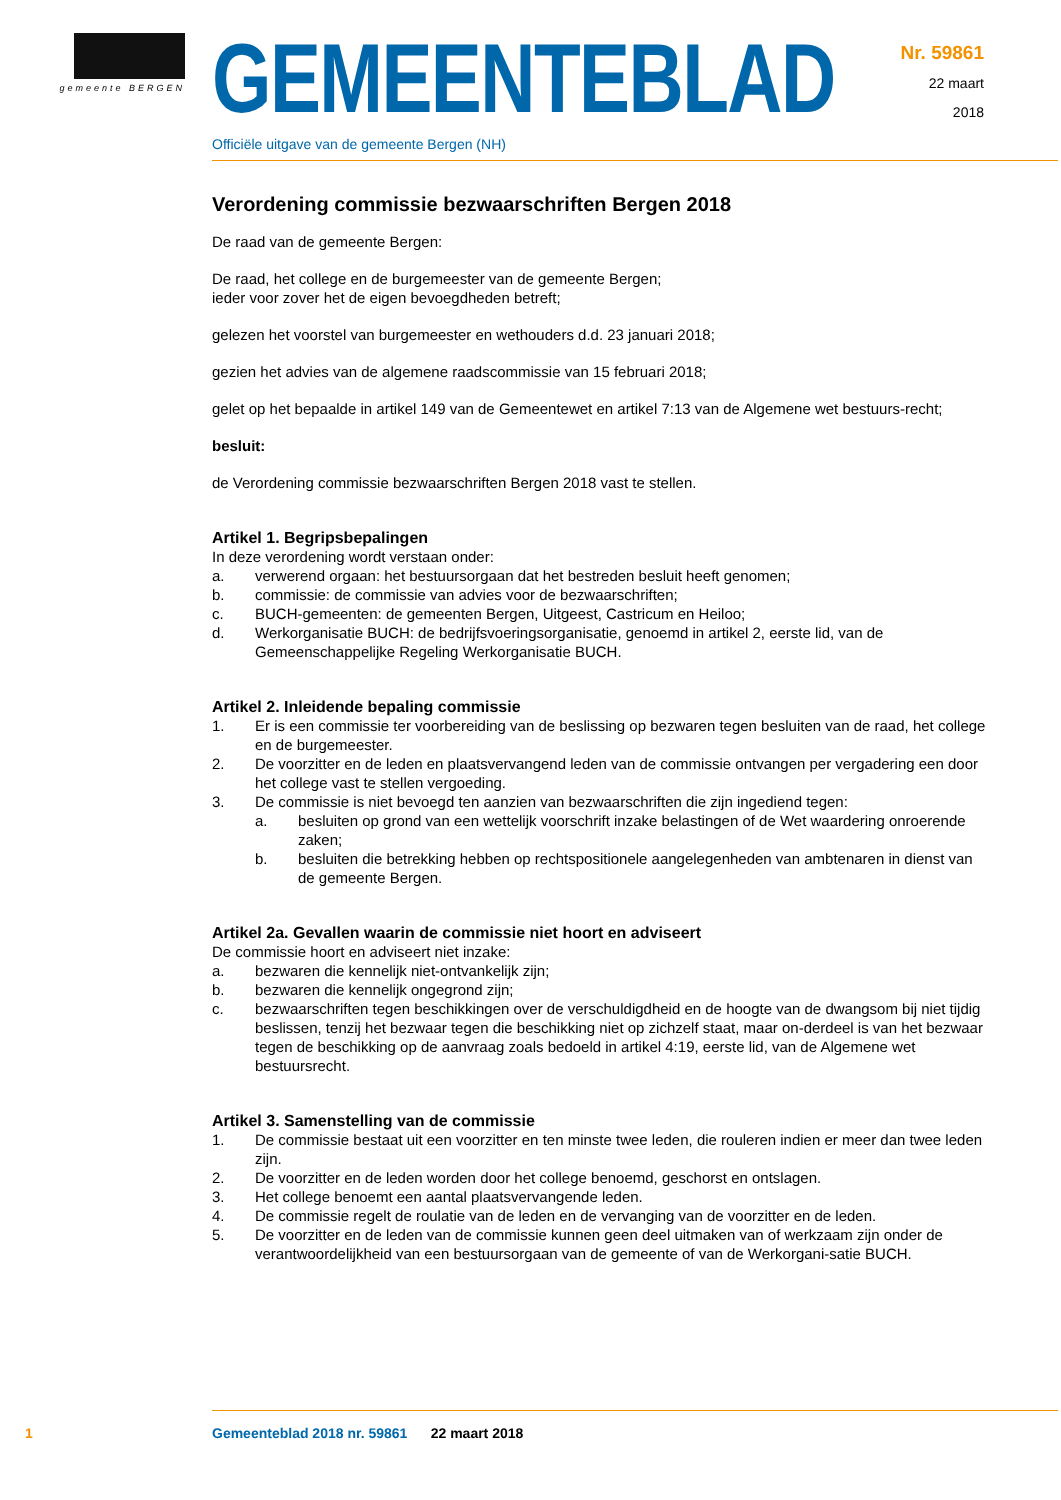gemeente BERGEN
GEMEENTEBLAD
Officiële uitgave van de gemeente Bergen (NH)
Nr. 59861
22 maart
2018
Verordening commissie bezwaarschriften Bergen 2018
De raad van de gemeente Bergen:
De raad, het college en de burgemeester van de gemeente Bergen;
ieder voor zover het de eigen bevoegdheden betreft;
gelezen het voorstel van burgemeester en wethouders d.d. 23 januari 2018;
gezien het advies van de algemene raadscommissie van 15 februari 2018;
gelet op het bepaalde in artikel 149 van de Gemeentewet en artikel 7:13 van de Algemene wet bestuurs-recht;
besluit:
de Verordening commissie bezwaarschriften Bergen 2018 vast te stellen.
Artikel 1. Begripsbepalingen
In deze verordening wordt verstaan onder:
a. verwerend orgaan: het bestuursorgaan dat het bestreden besluit heeft genomen;
b. commissie: de commissie van advies voor de bezwaarschriften;
c. BUCH-gemeenten: de gemeenten Bergen, Uitgeest, Castricum en Heiloo;
d. Werkorganisatie BUCH: de bedrijfsvoeringsorganisatie, genoemd in artikel 2, eerste lid, van de Gemeenschappelijke Regeling Werkorganisatie BUCH.
Artikel 2. Inleidende bepaling commissie
1. Er is een commissie ter voorbereiding van de beslissing op bezwaren tegen besluiten van de raad, het college en de burgemeester.
2. De voorzitter en de leden en plaatsvervangend leden van de commissie ontvangen per vergadering een door het college vast te stellen vergoeding.
3. De commissie is niet bevoegd ten aanzien van bezwaarschriften die zijn ingediend tegen:
a. besluiten op grond van een wettelijk voorschrift inzake belastingen of de Wet waardering onroerende zaken;
b. besluiten die betrekking hebben op rechtspositionele aangelegenheden van ambtenaren in dienst van de gemeente Bergen.
Artikel 2a. Gevallen waarin de commissie niet hoort en adviseert
De commissie hoort en adviseert niet inzake:
a. bezwaren die kennelijk niet-ontvankelijk zijn;
b. bezwaren die kennelijk ongegrond zijn;
c. bezwaarschriften tegen beschikkingen over de verschuldigdheid en de hoogte van de dwangsom bij niet tijdig beslissen, tenzij het bezwaar tegen die beschikking niet op zichzelf staat, maar on-derdeel is van het bezwaar tegen de beschikking op de aanvraag zoals bedoeld in artikel 4:19, eerste lid, van de Algemene wet bestuursrecht.
Artikel 3. Samenstelling van de commissie
1. De commissie bestaat uit een voorzitter en ten minste twee leden, die rouleren indien er meer dan twee leden zijn.
2. De voorzitter en de leden worden door het college benoemd, geschorst en ontslagen.
3. Het college benoemt een aantal plaatsvervangende leden.
4. De commissie regelt de roulatie van de leden en de vervanging van de voorzitter en de leden.
5. De voorzitter en de leden van de commissie kunnen geen deel uitmaken van of werkzaam zijn onder de verantwoordelijkheid van een bestuursorgaan van de gemeente of van de Werkorgani-satie BUCH.
1 Gemeenteblad 2018 nr. 59861 22 maart 2018